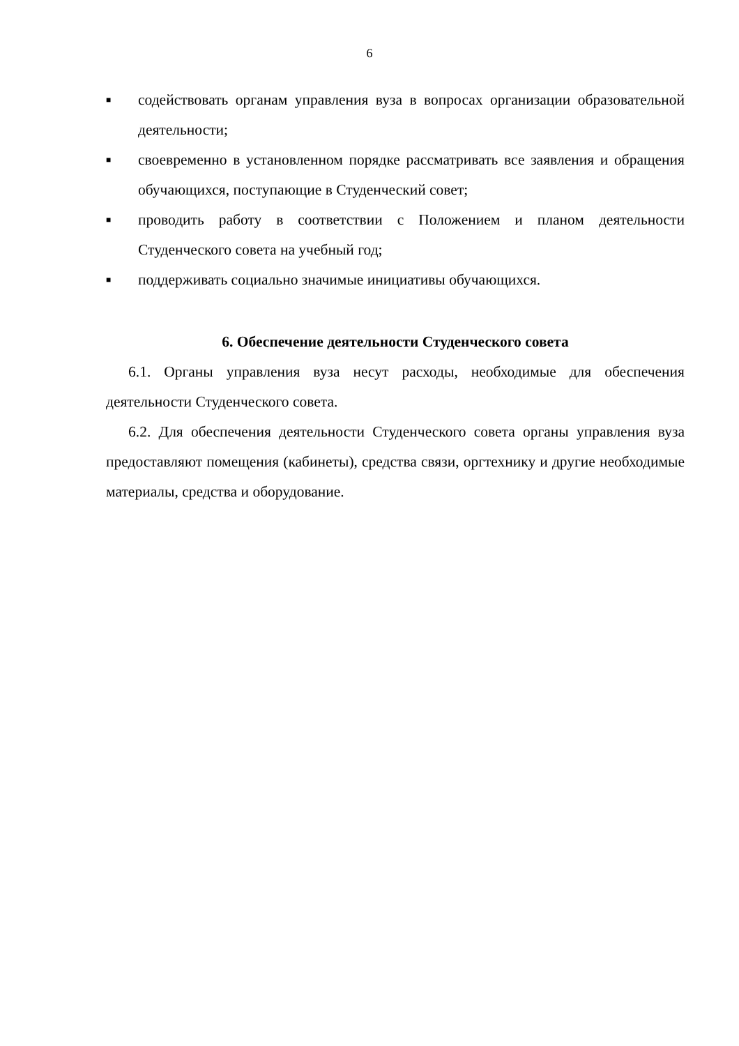6
■ содействовать органам управления вуза в вопросах организации образовательной деятельности;
■ своевременно в установленном порядке рассматривать все заявления и обращения обучающихся, поступающие в Студенческий совет;
■ проводить работу в соответствии с Положением и планом деятельности Студенческого совета на учебный год;
■ поддерживать социально значимые инициативы обучающихся.
6. Обеспечение деятельности Студенческого совета
6.1. Органы управления вуза несут расходы, необходимые для обеспечения деятельности Студенческого совета.
6.2. Для обеспечения деятельности Студенческого совета органы управления вуза предоставляют помещения (кабинеты), средства связи, оргтехнику и другие необходимые материалы, средства и оборудование.